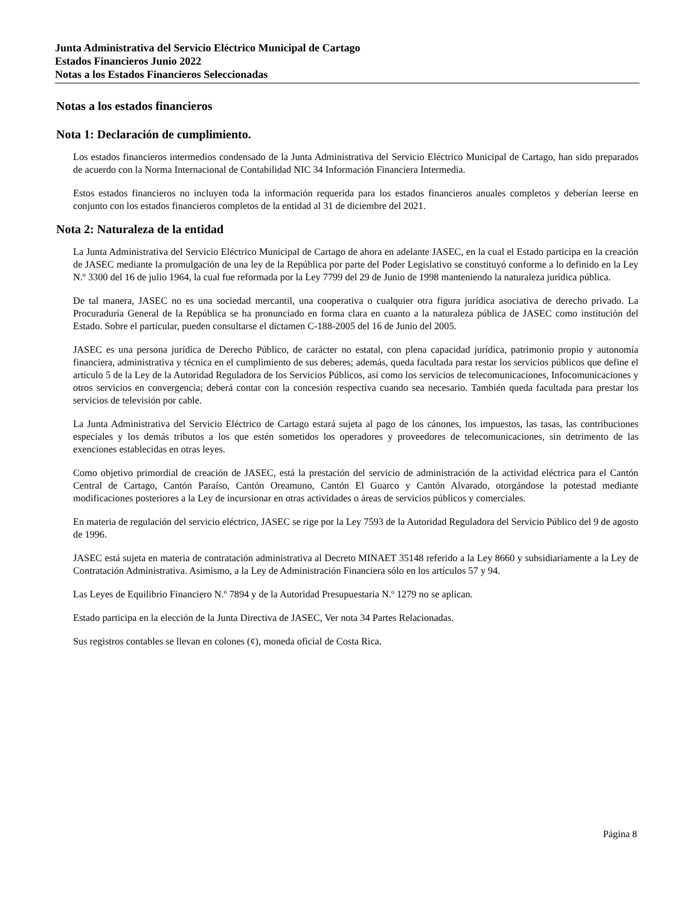Junta Administrativa del Servicio Eléctrico Municipal de Cartago
Estados Financieros Junio 2022
Notas a los Estados Financieros Seleccionadas
Notas a los estados financieros
Nota 1: Declaración de cumplimiento.
Los estados financieros intermedios condensado de la Junta Administrativa del Servicio Eléctrico Municipal de Cartago, han sido preparados de acuerdo con la Norma Internacional de Contabilidad NIC 34 Información Financiera Intermedia.
Estos estados financieros no incluyen toda la información requerida para los estados financieros anuales completos y deberían leerse en conjunto con los estados financieros completos de la entidad al 31 de diciembre del 2021.
Nota 2: Naturaleza de la entidad
La Junta Administrativa del Servicio Eléctrico Municipal de Cartago de ahora en adelante JASEC, en la cual el Estado participa en la creación de JASEC mediante la promulgación de una ley de la República por parte del Poder Legislativo se constituyó conforme a lo definido en la Ley N.º 3300 del 16 de julio 1964, la cual fue reformada por la Ley 7799 del 29 de Junio de 1998 manteniendo la naturaleza jurídica pública.
De tal manera, JASEC no es una sociedad mercantil, una cooperativa o cualquier otra figura jurídica asociativa de derecho privado. La Procuraduría General de la República se ha pronunciado en forma clara en cuanto a la naturaleza pública de JASEC como institución del Estado. Sobre el particular, pueden consultarse el dictamen C-188-2005 del 16 de Junio del 2005.
JASEC es una persona jurídica de Derecho Público, de carácter no estatal, con plena capacidad jurídica, patrimonio propio y autonomía financiera, administrativa y técnica en el cumplimiento de sus deberes; además, queda facultada para restar los servicios públicos que define el artículo 5 de la Ley de la Autoridad Reguladora de los Servicios Públicos, así como los servicios de telecomunicaciones, Infocomunicaciones y otros servicios en convergencia; deberá contar con la concesión respectiva cuando sea necesario. También queda facultada para prestar los servicios de televisión por cable.
La Junta Administrativa del Servicio Eléctrico de Cartago estará sujeta al pago de los cánones, los impuestos, las tasas, las contribuciones especiales y los demás tributos a los que estén sometidos los operadores y proveedores de telecomunicaciones, sin detrimento de las exenciones establecidas en otras leyes.
Como objetivo primordial de creación de JASEC, está la prestación del servicio de administración de la actividad eléctrica para el Cantón Central de Cartago, Cantón Paraíso, Cantón Oreamuno, Cantón El Guarco y Cantón Alvarado, otorgándose la potestad mediante modificaciones posteriores a la Ley de incursionar en otras actividades o áreas de servicios públicos y comerciales.
En materia de regulación del servicio eléctrico, JASEC se rige por la Ley 7593 de la Autoridad Reguladora del Servicio Público del 9 de agosto de 1996.
JASEC está sujeta en materia de contratación administrativa al Decreto MINAET 35148 referido a la Ley 8660 y subsidiariamente a la Ley de Contratación Administrativa. Asimismo, a la Ley de Administración Financiera sólo en los artículos 57 y 94.
Las Leyes de Equilibrio Financiero N.º 7894 y de la Autoridad Presupuestaria N.º 1279 no se aplican.
Estado participa en la elección de la Junta Directiva de JASEC, Ver nota 34 Partes Relacionadas.
Sus registros contables se llevan en colones (¢), moneda oficial de Costa Rica.
Página 8